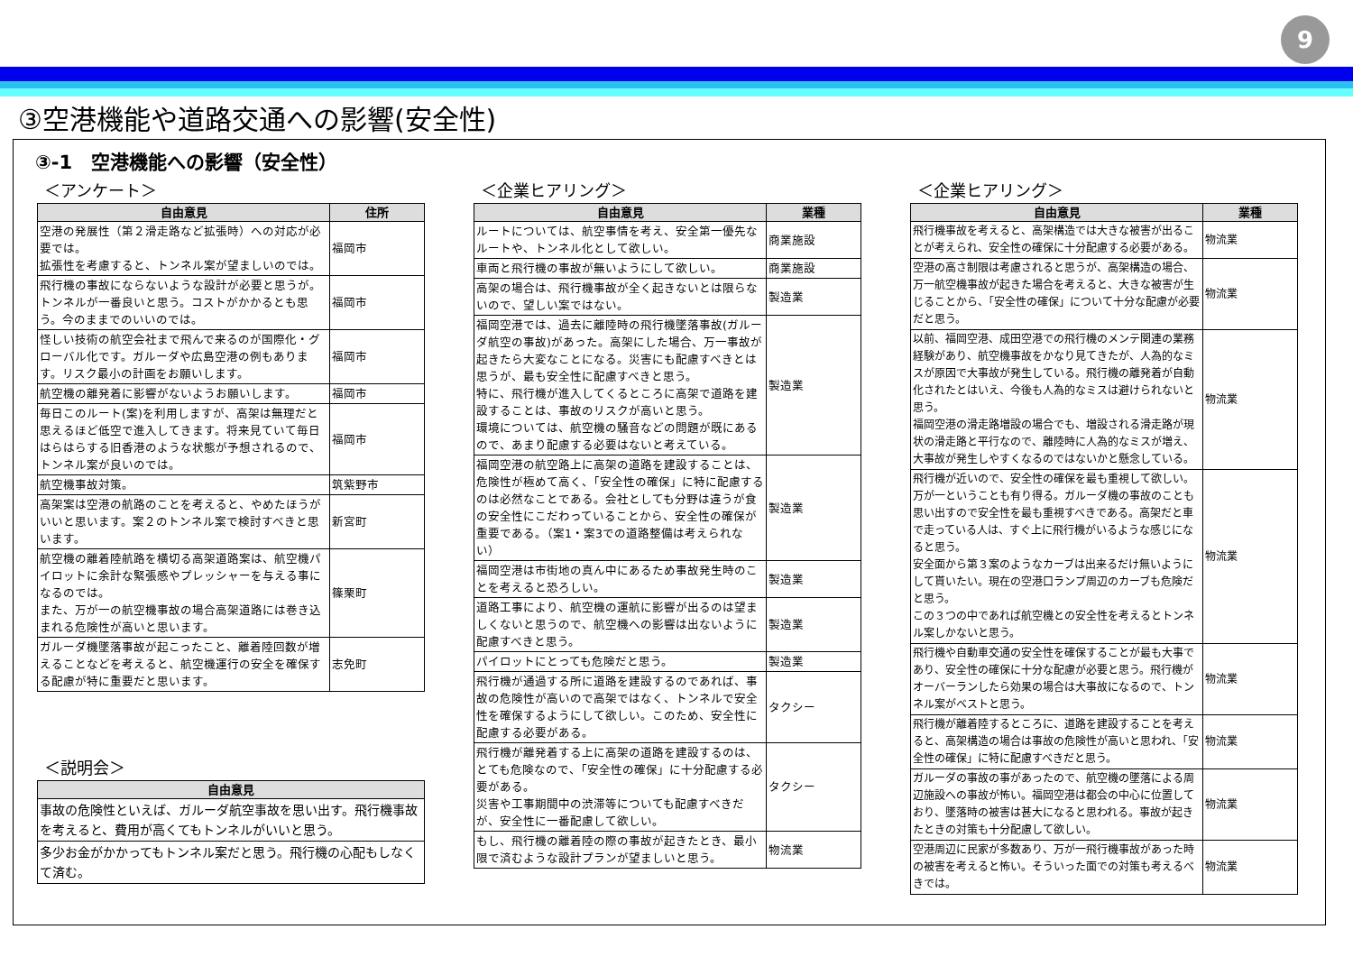9
③空港機能や道路交通への影響(安全性)
③-1　空港機能への影響（安全性）
＜アンケート＞
| 自由意見 | 住所 |
| --- | --- |
| 空港の発展性（第２滑走路など拡張時）への対応が必要では。 拡張性を考慮すると、トンネル案が望ましいのでは。 | 福岡市 |
| 飛行機の事故にならないような設計が必要と思うが。トンネルが一番良いと思う。コストがかかるとも思う。今のままでのいいのでは。 | 福岡市 |
| 怪しい技術の航空会社まで飛んで来るのが国際化・グローバル化です。ガルーダや広島空港の例もあります。リスク最小の計画をお願いします。 | 福岡市 |
| 航空機の離発着に影響がないようお願いします。 | 福岡市 |
| 毎日このルート(案)を利用しますが、高架は無理だと思えるほど低空で進入してきます。将来見ていて毎日はらはらする旧香港のような状態が予想されるので、トンネル案が良いのでは。 | 福岡市 |
| 航空機事故対策。 | 筑紫野市 |
| 高架案は空港の航路のことを考えると、やめたほうがいいと思います。案２のトンネル案で検討すべきと思います。 | 新宮町 |
| 航空機の離着陸航路を横切る高架道路案は、航空機パイロットに余計な緊張感やプレッシャーを与える事になるのでは。 また、万が一の航空機事故の場合高架道路には巻き込まれる危険性が高いと思います。 | 篠栗町 |
| ガルーダ機墜落事故が起こったこと、離着陸回数が増えることなどを考えると、航空機運行の安全を確保する配慮が特に重要だと思います。 | 志免町 |
＜説明会＞
| 自由意見 |
| --- |
| 事故の危険性といえば、ガルーダ航空事故を思い出す。飛行機事故を考えると、費用が高くてもトンネルがいいと思う。 |
| 多少お金がかかってもトンネル案だと思う。飛行機の心配もしなくて済む。 |
＜企業ヒアリング＞
| 自由意見 | 業種 |
| --- | --- |
| ルートについては、航空事情を考え、安全第一優先なルートや、トンネル化として欲しい。 | 商業施設 |
| 車両と飛行機の事故が無いようにして欲しい。 | 商業施設 |
| 高架の場合は、飛行機事故が全く起きないとは限らないので、望しい案ではない。 | 製造業 |
| 福岡空港では、過去に離陸時の飛行機墜落事故(ガルーダ航空の事故)があった。高架にした場合、万一事故が起きたら大変なことになる。災害にも配慮すべきとは思うが、最も安全性に配慮すべきと思う。 特に、飛行機が進入してくるところに高架で道路を建設することは、事故のリスクが高いと思う。 環境については、航空機の騒音などの問題が既にあるので、あまり配慮する必要はないと考えている。 | 製造業 |
| 福岡空港の航空路上に高架の道路を建設することは、危険性が極めて高く、「安全性の確保」に特に配慮するのは必然なことである。会社としても分野は違うが食の安全性にこだわっていることから、安全性の確保が重要である。（案1・案3での道路整備は考えられない） | 製造業 |
| 福岡空港は市街地の真ん中にあるため事故発生時のことを考えると恐ろしい。 | 製造業 |
| 道路工事により、航空機の運航に影響が出るのは望ましくないと思うので、航空機への影響は出ないように配慮すべきと思う。 | 製造業 |
| パイロットにとっても危険だと思う。 | 製造業 |
| 飛行機が通過する所に道路を建設するのであれば、事故の危険性が高いので高架ではなく、トンネルで安全性を確保するようにして欲しい。このため、安全性に配慮する必要がある。 | タクシー |
| 飛行機が離発着する上に高架の道路を建設するのは、とても危険なので、「安全性の確保」に十分配慮する必要がある。 災害や工事期間中の渋滞等についても配慮すべきだが、安全性に一番配慮して欲しい。 | タクシー |
| もし、飛行機の離着陸の際の事故が起きたとき、最小限で済むような設計プランが望ましいと思う。 | 物流業 |
＜企業ヒアリング＞
| 自由意見 | 業種 |
| --- | --- |
| 飛行機事故を考えると、高架構造では大きな被害が出ることが考えられ、安全性の確保に十分配慮する必要がある。 | 物流業 |
| 空港の高さ制限は考慮されると思うが、高架構造の場合、万一航空機事故が起きた場合を考えると、大きな被害が生じることから、「安全性の確保」について十分な配慮が必要だと思う。 | 物流業 |
| 以前、福岡空港、成田空港での飛行機のメンテ関連の業務経験があり、航空機事故をかなり見てきたが、人為的なミスが原因で大事故が発生している。飛行機の離発着が自動化されたとはいえ、今後も人為的なミスは避けられないと思う。 福岡空港の滑走路増設の場合でも、増設される滑走路が現状の滑走路と平行なので、離陸時に人為的なミスが増え、大事故が発生しやすくなるのではないかと懸念している。 | 物流業 |
| 飛行機が近いので、安全性の確保を最も重視して欲しい。万が一ということも有り得る。ガルーダ機の事故のことも思い出すので安全性を最も重視すべきである。高架だと車で走っている人は、すぐ上に飛行機がいるような感じになると思う。 安全面から第３案のようなカーブは出来るだけ無いようにして貰いたい。現在の空港口ランプ周辺のカーブも危険だと思う。 この３つの中であれば航空機との安全性を考えるとトンネル案しかないと思う。 | 物流業 |
| 飛行機や自動車交通の安全性を確保することが最も大事であり、安全性の確保に十分な配慮が必要と思う。飛行機がオーバーランしたら効果の場合は大事故になるので、トンネル案がベストと思う。 | 物流業 |
| 飛行機が離着陸するところに、道路を建設することを考えると、高架構造の場合は事故の危険性が高いと思われ、「安全性の確保」に特に配慮すべきだと思う。 | 物流業 |
| ガルーダの事故の事があったので、航空機の墜落による周辺施設への事故が怖い。福岡空港は都会の中心に位置しており、墜落時の被害は甚大になると思われる。事故が起きたときの対策も十分配慮して欲しい。 | 物流業 |
| 空港周辺に民家が多数あり、万が一飛行機事故があった時の被害を考えると怖い。そういった面での対策も考えるべきでは。 | 物流業 |